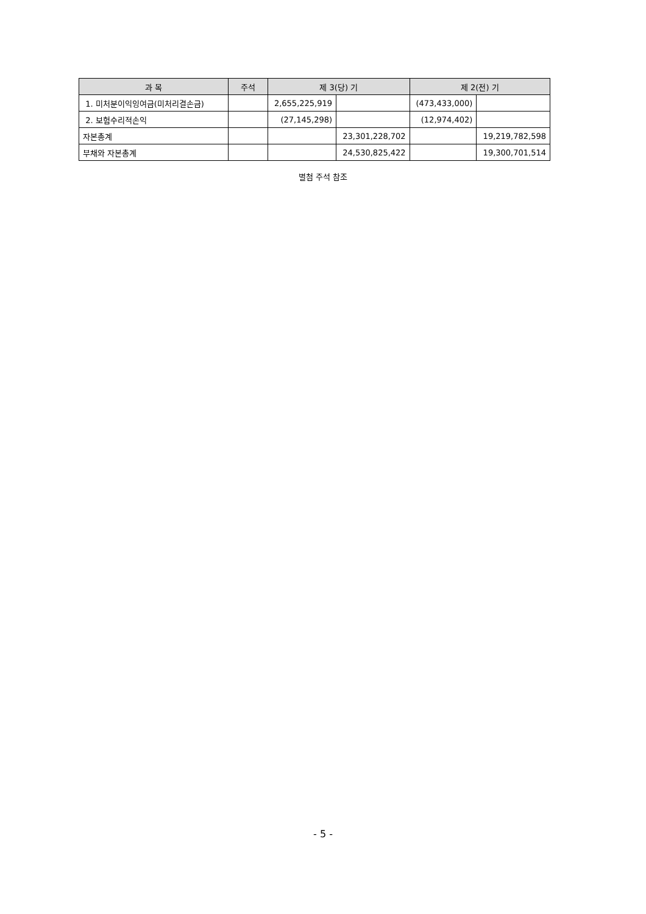| 과 목 | 주석 | 제 3(당) 기 | | 제 2(전) 기 | |
| --- | --- | --- | --- | --- | --- |
| 1. 미처분이익잉여금(미처리결손금) | | 2,655,225,919 | | (473,433,000) | |
| 2. 보험수리적손익 | | (27,145,298) | | (12,974,402) | |
| 자본총계 | | | 23,301,228,702 | | 19,219,782,598 |
| 부채와 자본총계 | | | 24,530,825,422 | | 19,300,701,514 |
별첨 주석 참조
- 5 -